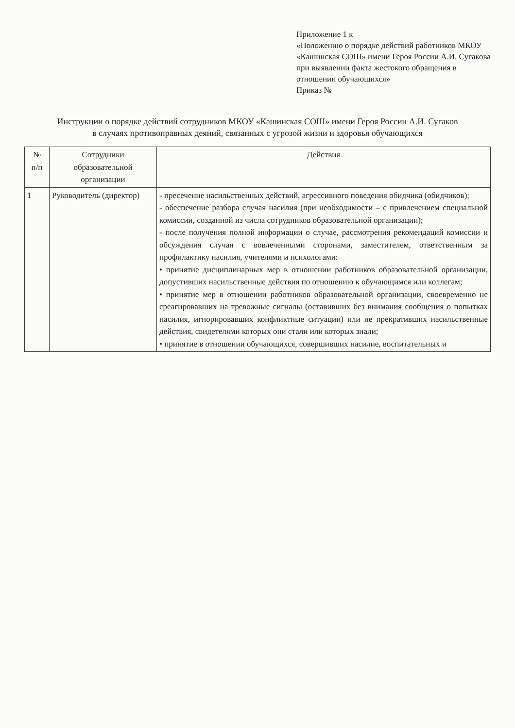Приложение 1 к
«Положению о порядке действий работников МКОУ «Кашинская СОШ» имени Героя России А.И. Сугакова
при выявлении факта жестокого обращения в отношении обучающихся»
Приказ №
Инструкции о порядке действий сотрудников МКОУ «Кашинская СОШ» имени Героя России А.И. Сугаков
в случаях противоправных деяний, связанных с угрозой жизни и здоровья обучающихся
| № п/п | Сотрудники образовательной организации | Действия |
| --- | --- | --- |
| 1 | Руководитель (директор) | - пресечение насильственных действий, агрессивного поведения обидчика (обидчиков); - обеспечение разбора случая насилия (при необходимости – с привлечением специальной комиссии, созданной из числа сотрудников образовательной организации); - после получения полной информации о случае, рассмотрения рекомендаций комиссии и обсуждения случая с вовлеченными сторонами, заместителем, ответственным за профилактику насилия, учителями и психологами: • принятие дисциплинарных мер в отношении работников образовательной организации, допустивших насильственные действия по отношению к обучающимся или коллегам; • принятие мер в отношении работников образовательной организации, своевременно не среагировавших на тревожные сигналы (оставивших без внимания сообщения о попытках насилия, игнорировавших конфликтные ситуации) или не прекративших насильственные действия, свидетелями которых они стали или которых знали; • принятие в отношении обучающихся, совершивших насилие, воспитательных и |